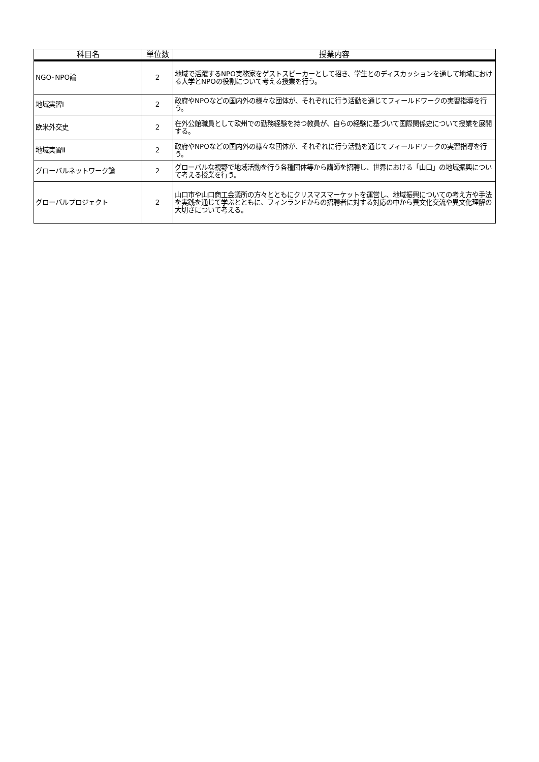| 科目名 | 単位数 | 授業内容 |
| --- | --- | --- |
| NGO･NPO論 | 2 | 地域で活躍するNPO実務家をゲストスピーカーとして招き、学生とのディスカッションを通して地域における大学とNPOの役割について考える授業を行う。 |
| 地域実習Ⅰ | 2 | 政府やNPOなどの国内外の様々な団体が、それぞれに行う活動を通じてフィールドワークの実習指導を行う。 |
| 欧米外交史 | 2 | 在外公館職員として欧州での勤務経験を持つ教員が、自らの経験に基づいて国際関係史について授業を展開する。 |
| 地域実習Ⅱ | 2 | 政府やNPOなどの国内外の様々な団体が、それぞれに行う活動を通じてフィールドワークの実習指導を行う。 |
| グローバルネットワーク論 | 2 | グローバルな視野で地域活動を行う各種団体等から講師を招聘し、世界における「山口」の地域振興について考える授業を行う。 |
| グローバルプロジェクト | 2 | 山口市や山口商工会議所の方々とともにクリスマスマーケットを運営し、地域振興についての考え方や手法を実践を通じて学ぶとともに、フィンランドからの招聘者に対する対応の中から異文化交流や異文化理解の大切さについて考える。 |